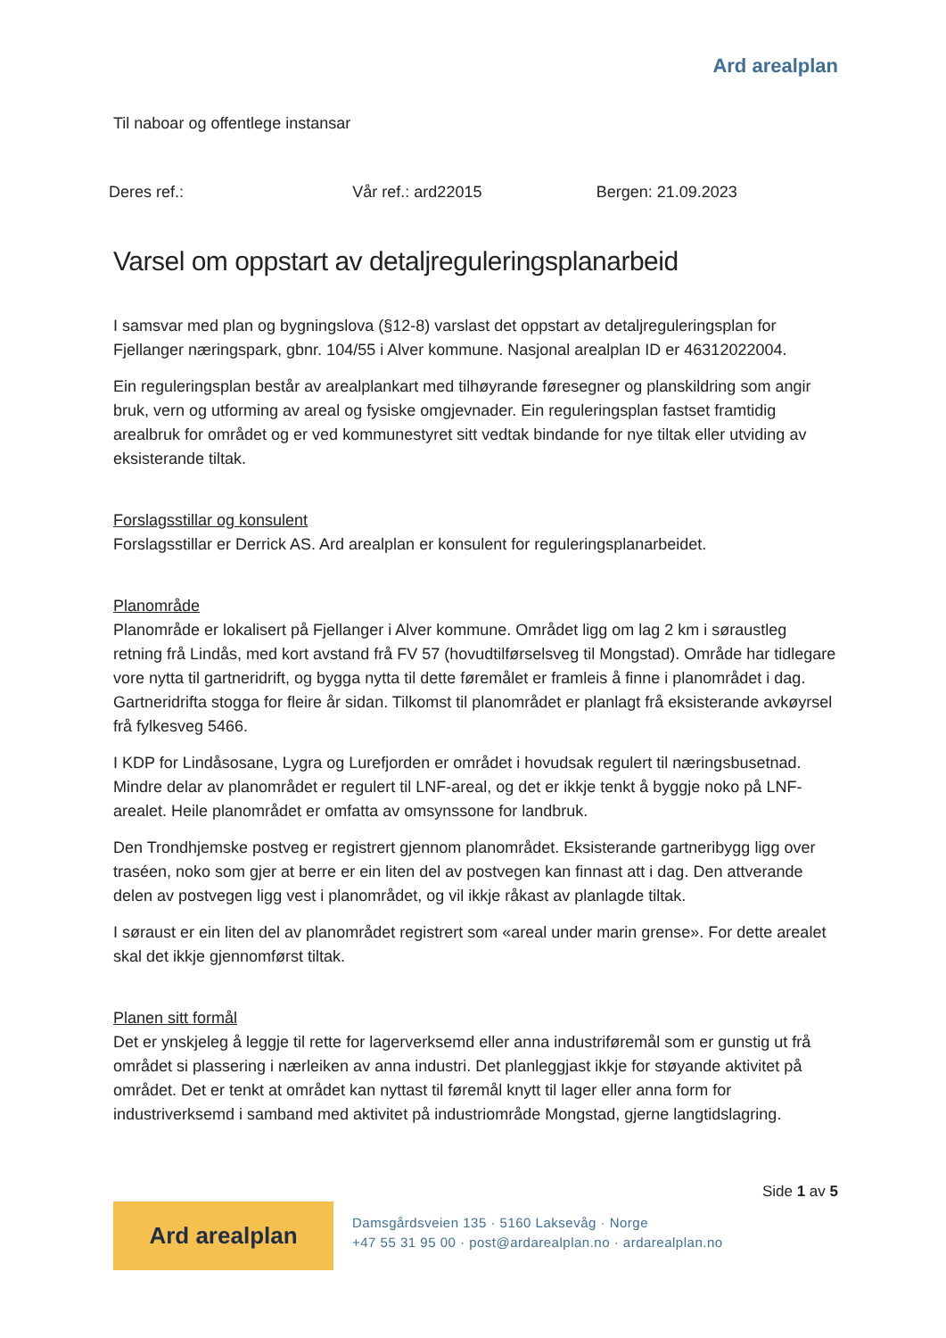Ard arealplan
Til naboar og offentlege instansar
Deres ref.: Vår ref.: ard22015 Bergen: 21.09.2023
Varsel om oppstart av detaljreguleringsplanarbeid
I samsvar med plan og bygningslova (§12-8) varslast det oppstart av detaljreguleringsplan for Fjellanger næringspark, gbnr. 104/55 i Alver kommune. Nasjonal arealplan ID er 46312022004.
Ein reguleringsplan består av arealplankart med tilhøyrande føresegner og planskildring som angir bruk, vern og utforming av areal og fysiske omgjevnader. Ein reguleringsplan fastset framtidig arealbruk for området og er ved kommunestyret sitt vedtak bindande for nye tiltak eller utviding av eksisterande tiltak.
Forslagsstillar og konsulent
Forslagsstillar er Derrick AS. Ard arealplan er konsulent for reguleringsplanarbeidet.
Planområde
Planområde er lokalisert på Fjellanger i Alver kommune. Området ligg om lag 2 km i søraustleg retning frå Lindås, med kort avstand frå FV 57 (hovudtilførselsveg til Mongstad). Område har tidlegare vore nytta til gartneridrift, og bygga nytta til dette føremålet er framleis å finne i planområdet i dag. Gartneridrifta stogga for fleire år sidan. Tilkomst til planområdet er planlagt frå eksisterande avkøyrsel frå fylkesveg 5466.
I KDP for Lindåsosane, Lygra og Lurefjorden er området i hovudsak regulert til næringsbusetnad. Mindre delar av planområdet er regulert til LNF-areal, og det er ikkje tenkt å byggje noko på LNF-arealet. Heile planområdet er omfatta av omsynssone for landbruk.
Den Trondhjemske postveg er registrert gjennom planområdet. Eksisterande gartneribygg ligg over traséen, noko som gjer at berre er ein liten del av postvegen kan finnast att i dag. Den attverande delen av postvegen ligg vest i planområdet, og vil ikkje råkast av planlagde tiltak.
I søraust er ein liten del av planområdet registrert som «areal under marin grense». For dette arealet skal det ikkje gjennomførst tiltak.
Planen sitt formål
Det er ynskjeleg å leggje til rette for lagerverksemd eller anna industriføremål som er gunstig ut frå området si plassering i nærleiken av anna industri. Det planleggjast ikkje for støyande aktivitet på området. Det er tenkt at området kan nyttast til føremål knytt til lager eller anna form for industriverksemd i samband med aktivitet på industriområde Mongstad, gjerne langtidslagring.
Side 1 av 5
Ard arealplan
Damsgårdsveien 135 · 5160 Laksevåg · Norge
+47 55 31 95 00 · post@ardarealplan.no · ardarealplan.no